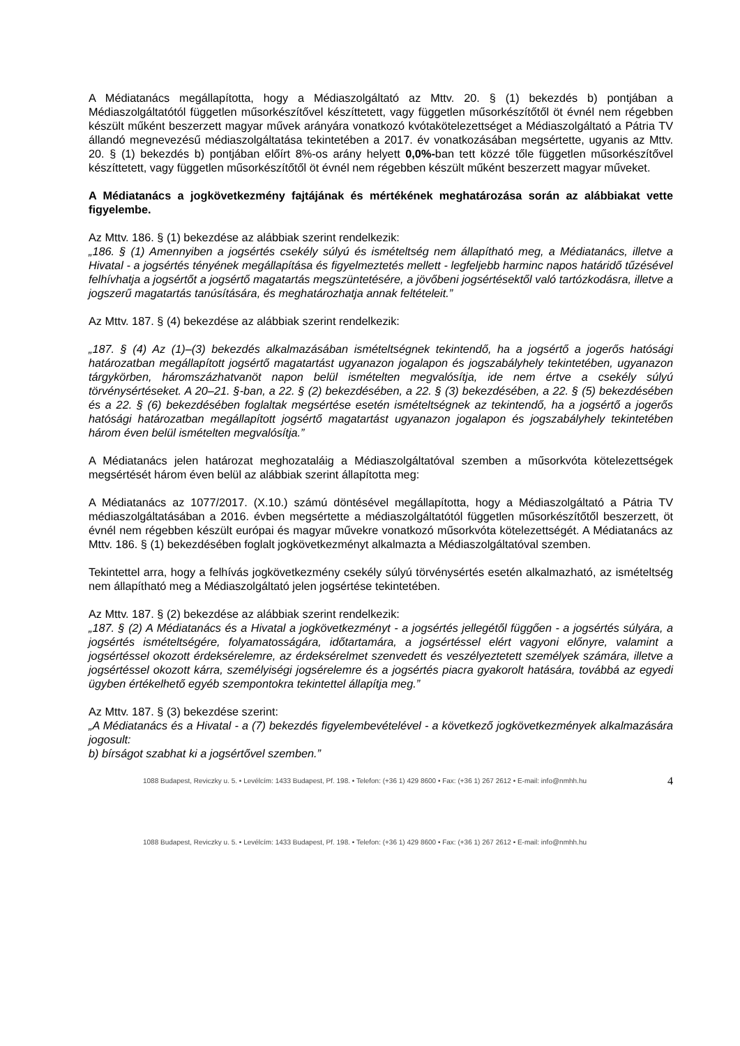A Médiatanács megállapította, hogy a Médiaszolgáltató az Mttv. 20. § (1) bekezdés b) pontjában a Médiaszolgáltatótól független műsorkészítővel készíttetett, vagy független műsorkészítőtől öt évnél nem régebben készült műként beszerzett magyar művek arányára vonatkozó kvótakötelezettséget a Médiaszolgáltató a Pátria TV állandó megnevezésű médiaszolgáltatása tekintetében a 2017. év vonatkozásában megsértette, ugyanis az Mttv. 20. § (1) bekezdés b) pontjában előírt 8%-os arány helyett 0,0%-ban tett közzé tőle független műsorkészítővel készíttetett, vagy független műsorkészítőtől öt évnél nem régebben készült műként beszerzett magyar műveket.
A Médiatanács a jogkövetkezmény fajtájának és mértékének meghatározása során az alábbiakat vette figyelembe.
Az Mttv. 186. § (1) bekezdése az alábbiak szerint rendelkezik:
„186. § (1) Amennyiben a jogsértés csekély súlyú és ismételtség nem állapítható meg, a Médiatanács, illetve a Hivatal - a jogsértés tényének megállapítása és figyelmeztetés mellett - legfeljebb harminc napos határidő tűzésével felhívhatja a jogsértőt a jogsértő magatartás megszüntetésére, a jövőbeni jogsértésektől való tartózkodásra, illetve a jogszerű magatartás tanúsítására, és meghatározhatja annak feltételeit.”
Az Mttv. 187. § (4) bekezdése az alábbiak szerint rendelkezik:
„187. § (4) Az (1)–(3) bekezdés alkalmazásában ismételtségnek tekintendő, ha a jogsértő a jogerős hatósági határozatban megállapított jogsértő magatartást ugyanazon jogalapon és jogszabályhely tekintetében, ugyanazon tárgykörben, háromszázhatvanöt napon belül ismételten megvalósítja, ide nem értve a csekély súlyú törvénysértéseket. A 20–21. §-ban, a 22. § (2) bekezdésében, a 22. § (3) bekezdésében, a 22. § (5) bekezdésében és a 22. § (6) bekezdésében foglaltak megsértése esetén ismételtségnek az tekintendő, ha a jogsértő a jogerős hatósági határozatban megállapított jogsértő magatartást ugyanazon jogalapon és jogszabályhely tekintetében három éven belül ismételten megvalósítja.”
A Médiatanács jelen határozat meghozataláig a Médiaszolgáltatóval szemben a műsorkvóta kötelezettségek megsértését három éven belül az alábbiak szerint állapította meg:
A Médiatanács az 1077/2017. (X.10.) számú döntésével megállapította, hogy a Médiaszolgáltató a Pátria TV médiaszolgáltatásában a 2016. évben megsértette a médiaszolgáltatótól független műsorkészítőtől beszerzett, öt évnél nem régebben készült európai és magyar művekre vonatkozó műsorkvóta kötelezettségét. A Médiatanács az Mttv. 186. § (1) bekezdésében foglalt jogkövetkezményt alkalmazta a Médiaszolgáltatóval szemben.
Tekintettel arra, hogy a felhívás jogkövetkezmény csekély súlyú törvénysértés esetén alkalmazható, az ismételtség nem állapítható meg a Médiaszolgáltató jelen jogsértése tekintetében.
Az Mttv. 187. § (2) bekezdése az alábbiak szerint rendelkezik:
„187. § (2) A Médiatanács és a Hivatal a jogkövetkezményt - a jogsértés jellegétől függően - a jogsértés súlyára, a jogsértés ismételtségére, folyamatosságára, időtartamára, a jogsértéssel elért vagyoni előnyre, valamint a jogsértéssel okozott érdeksérelemre, az érdeksérelmet szenvedett és veszélyeztetett személyek számára, illetve a jogsértéssel okozott kárra, személyiségi jogsérelemre és a jogsértés piacra gyakorolt hatására, továbbá az egyedi ügyben értékelhető egyéb szempontokra tekintettel állapítja meg.”
Az Mttv. 187. § (3) bekezdése szerint:
„A Médiatanács és a Hivatal - a (7) bekezdés figyelembevételével - a következő jogkövetkezmények alkalmazására jogosult:
b) bírságot szabhat ki a jogsértővel szemben.”
1088 Budapest, Reviczky u. 5. • Levélcím: 1433 Budapest, Pf. 198. • Telefon: (+36 1) 429 8600 • Fax: (+36 1) 267 2612 • E-mail: info@nmhh.hu 4
1088 Budapest, Reviczky u. 5. • Levélcím: 1433 Budapest, Pf. 198. • Telefon: (+36 1) 429 8600 • Fax: (+36 1) 267 2612 • E-mail: info@nmhh.hu